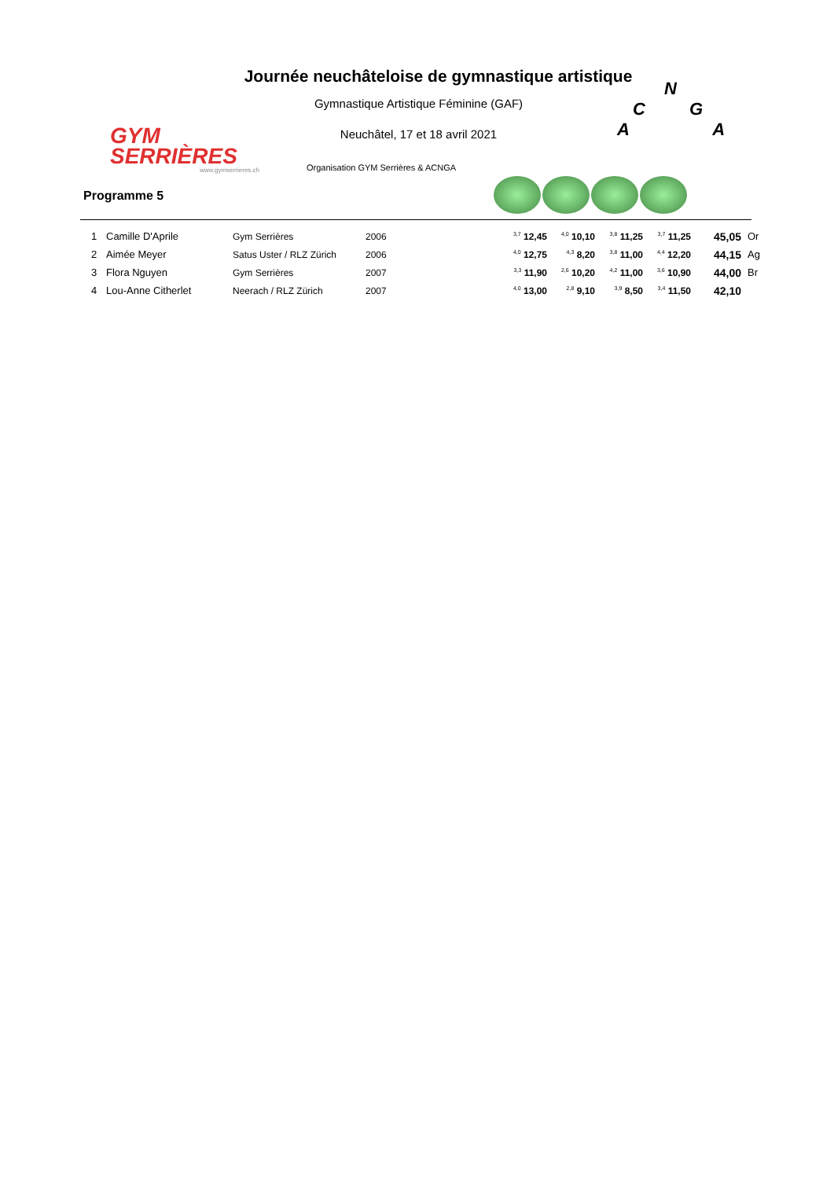GYM
SERRIÈRES
www.gymserrieres.ch
Journée neuchâteloise de gymnastique artistique
Gymnastique Artistique Féminine (GAF)
Neuchâtel, 17 et 18 avril 2021
Organisation GYM Serrières & ACNGA
N
C G
A A
Programme 5
| 1 | Camille D'Aprile | Gym Serrières | 2006 | <sup>3,7</sup> 12,45 | <sup>4,0</sup> 10,10 | <sup>3,8</sup> 11,25 | <sup>3,7</sup> 11,25 | 45,05 | Or |
| 2 | Aimée Meyer | Satus Uster / RLZ Zürich | 2006 | <sup>4,0</sup> 12,75 | <sup>4,3</sup> 8,20 | <sup>3,8</sup> 11,00 | <sup>4,4</sup> 12,20 | 44,15 | Ag |
| 3 | Flora Nguyen | Gym Serrières | 2007 | <sup>3,3</sup> 11,90 | <sup>2,6</sup> 10,20 | <sup>4,2</sup> 11,00 | <sup>3,6</sup> 10,90 | 44,00 | Br |
| 4 | Lou-Anne Citherlet | Neerach / RLZ Zürich | 2007 | <sup>4,0</sup> 13,00 | <sup>2,8</sup> 9,10 | <sup>3,9</sup> 8,50 | <sup>3,4</sup> 11,50 | 42,10 | |